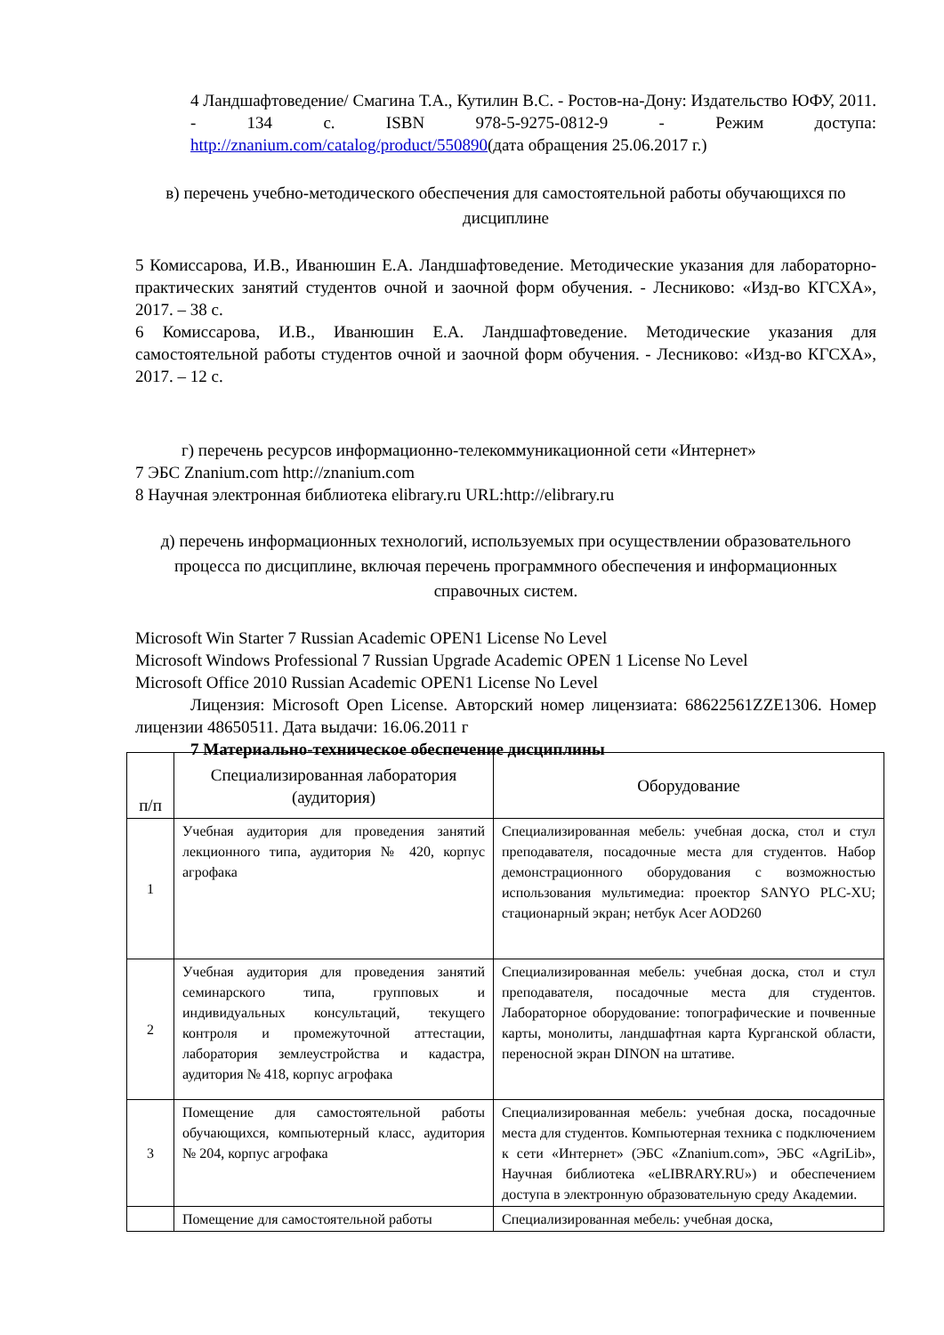4 Ландшафтоведение/ Смагина Т.А., Кутилин В.С. - Ростов-на-Дону: Издательство ЮФУ, 2011. - 134 с. ISBN 978-5-9275-0812-9 - Режим доступа: http://znanium.com/catalog/product/550890(дата обращения 25.06.2017 г.)
в) перечень учебно-методического обеспечения для самостоятельной работы обучающихся по дисциплине
5 Комиссарова, И.В., Иванюшин Е.А. Ландшафтоведение. Методические указания для лабораторно-практических занятий студентов очной и заочной форм обучения. - Лесниково: «Изд-во КГСХА», 2017. – 38 с.
6 Комиссарова, И.В., Иванюшин Е.А. Ландшафтоведение. Методические указания для самостоятельной работы студентов очной и заочной форм обучения. - Лесниково: «Изд-во КГСХА», 2017. – 12 с.
г) перечень ресурсов информационно-телекоммуникационной сети «Интернет»
7 ЭБС Znanium.com http://znanium.com
8 Научная электронная библиотека elibrary.ru URL:http://elibrary.ru
д) перечень информационных технологий, используемых при осуществлении образовательного процесса по дисциплине, включая перечень программного обеспечения и информационных справочных систем.
Microsoft Win Starter 7 Russian Academic OPEN1 License No Level
Microsoft Windows Professional 7 Russian Upgrade Academic OPEN 1 License No Level
Microsoft Office 2010 Russian Academic OPEN1 License No Level
Лицензия: Microsoft Open License. Авторский номер лицензиата: 68622561ZZE1306. Номер лицензии 48650511. Дата выдачи: 16.06.2011 г
7 Материально-техническое обеспечение дисциплины
| п/п | Специализированная лаборатория (аудитория) | Оборудование |
| 1 | Учебная аудитория для проведения занятий лекционного типа, аудитория № 420, корпус агрофака | Специализированная мебель: учебная доска, стол и стул преподавателя, посадочные места для студентов. Набор демонстрационного оборудования с возможностью использования мультимедиа: проектор SANYO PLC-XU; стационарный экран; нетбук Acer AOD260 |
| 2 | Учебная аудитория для проведения занятий семинарского типа, групповых и индивидуальных консультаций, текущего контроля и промежуточной аттестации, лаборатория землеустройства и кадастра, аудитория № 418, корпус агрофака | Специализированная мебель: учебная доска, стол и стул преподавателя, посадочные места для студентов. Лабораторное оборудование: топографические и почвенные карты, монолиты, ландшафтная карта Курганской области, переносной экран DINON на штативе. |
| 3 | Помещение для самостоятельной работы обучающихся, компьютерный класс, аудитория № 204, корпус агрофака | Специализированная мебель: учебная доска, посадочные места для студентов. Компьютерная техника с подключением к сети «Интернет» (ЭБС «Znanium.com», ЭБС «AgriLib», Научная библиотека «eLIBRARY.RU») и обеспечением доступа в электронную образовательную среду Академии. |
| | Помещение для самостоятельной работы | Специализированная мебель: учебная доска, |